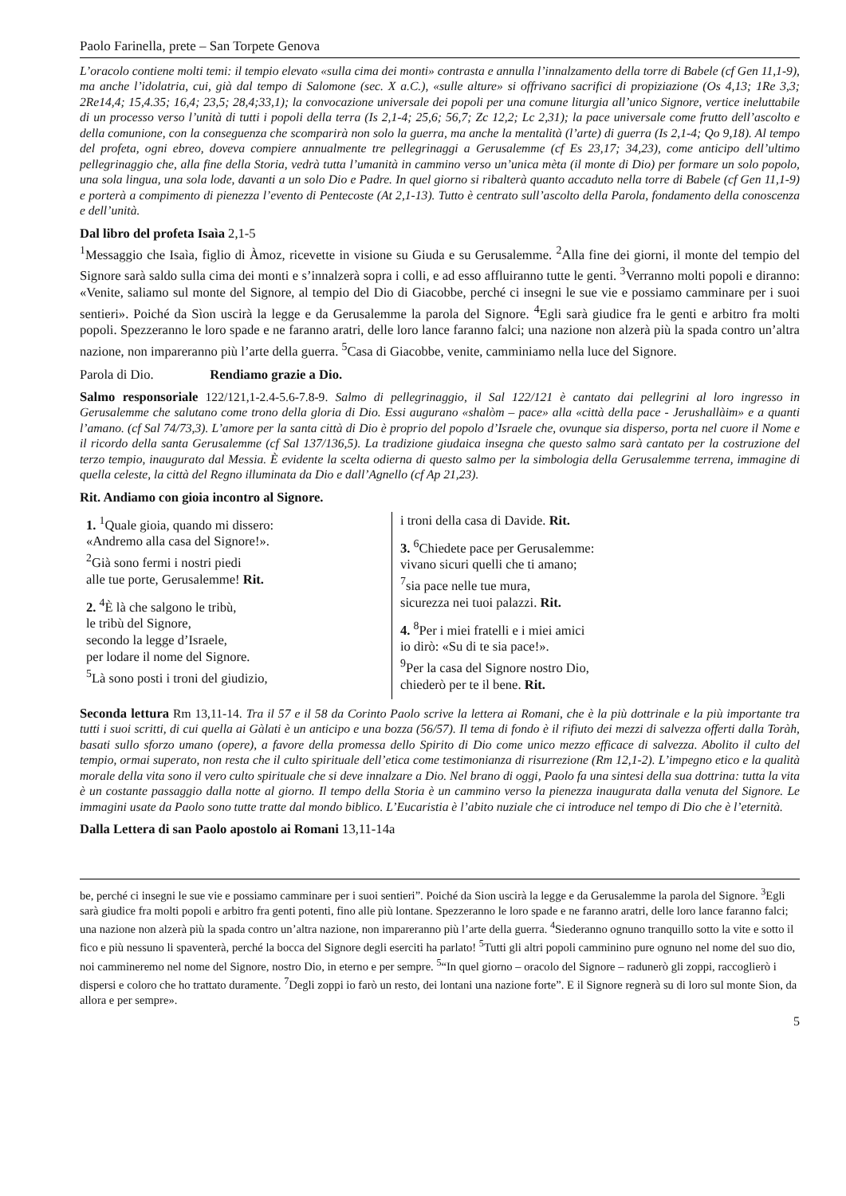Paolo Farinella, prete – San Torpete Genova
L’oracolo contiene molti temi: il tempio elevato «sulla cima dei monti» contrasta e annulla l’innalzamento della torre di Babele (cf Gen 11,1-9), ma anche l’idolatria, cui, già dal tempo di Salomone (sec. X a.C.), «sulle alture» si offrivano sacrifici di propiziazione (Os 4,13; 1Re 3,3; 2Re14,4; 15,4.35; 16,4; 23,5; 28,4;33,1); la convocazione universale dei popoli per una comune liturgia all’unico Signore, vertice ineluttabile di un processo verso l’unità di tutti i popoli della terra (Is 2,1-4; 25,6; 56,7; Zc 12,2; Lc 2,31); la pace universale come frutto dell’ascolto e della comunione, con la conseguenza che scomparirà non solo la guerra, ma anche la mentalità (l’arte) di guerra (Is 2,1-4; Qo 9,18). Al tempo del profeta, ogni ebreo, doveva compiere annualmente tre pellegrinaggi a Gerusalemme (cf Es 23,17; 34,23), come anticipo dell’ultimo pellegrinaggio che, alla fine della Storia, vedrà tutta l’umanità in cammino verso un’unica mèta (il monte di Dio) per formare un solo popolo, una sola lingua, una sola lode, davanti a un solo Dio e Padre. In quel giorno si ribalterà quanto accaduto nella torre di Babele (cf Gen 11,1-9) e porterà a compimento di pienezza l’evento di Pentecoste (At 2,1-13). Tutto è centrato sull’ascolto della Parola, fondamento della conoscenza e dell’unità.
Dal libro del profeta Isaìa 2,1-5
<sup>1</sup> Messaggio che Isaìa, figlio di Àmoz, ricevette in visione su Giuda e su Gerusalemme. <sup>2</sup>Alla fine dei giorni, il monte del tempio del Signore sarà saldo sulla cima dei monti e s’innalzerà sopra i colli, e ad esso affluiranno tutte le genti. <sup>3</sup>Verranno molti popoli e diranno: «Venite, saliamo sul monte del Signore, al tempio del Dio di Giacobbe, perché ci insegni le sue vie e possiamo camminare per i suoi sentieri». Poiché da Sìon uscirà la legge e da Gerusalemme la parola del Signore. <sup>4</sup>Egli sarà giudice fra le genti e arbitro fra molti popoli. Spezzeranno le loro spade e ne faranno aratri, delle loro lance faranno falci; una nazione non alzerà più la spada contro un’altra nazione, non impareranno più l’arte della guerra. <sup>5</sup>Casa di Giacobbe, venite, camminiamo nella luce del Signore.
Parola di Dio. Rendiamo grazie a Dio.
Salmo responsoriale 122/121,1-2.4-5.6-7.8-9. Salmo di pellegrinaggio, il Sal 122/121 è cantato dai pellegrini al loro ingresso in Gerusalemme che salutano come trono della gloria di Dio. Essi augurano «shalòm – pace» alla «città della pace - Jerushallàim» e a quanti l’amano. (cf Sal 74/73,3). L’amore per la santa città di Dio è proprio del popolo d’Israele che, ovunque sia disperso, porta nel cuore il Nome e il ricordo della santa Gerusalemme (cf Sal 137/136,5). La tradizione giudaica insegna che questo salmo sarà cantato per la costruzione del terzo tempio, inaugurato dal Messia. È evidente la scelta odierna di questo salmo per la simbologia della Gerusalemme terrena, immagine di quella celeste, la città del Regno illuminata da Dio e dall’Agnello (cf Ap 21,23).
Rit. Andiamo con gioia incontro al Signore.
1. <sup>1</sup>Quale gioia, quando mi dissero:
«Andremo alla casa del Signore!».
<sup>2</sup> Già sono fermi i nostri piedi
alle tue porte, Gerusalemme! Rit.
2. <sup>4</sup>È là che salgono le tribù,
le tribù del Signore,
secondo la legge d’Israele,
per lodare il nome del Signore.
<sup>5</sup> Là sono posti i troni del giudizio,
i troni della casa di Davide. Rit.
3. <sup>6</sup>Chiedete pace per Gerusalemme:
vivano sicuri quelli che ti amano;
<sup>7</sup> sia pace nelle tue mura,
sicurezza nei tuoi palazzi. Rit.
4. <sup>8</sup>Per i miei fratelli e i miei amici
io dirò: «Su di te sia pace!».
<sup>9</sup> Per la casa del Signore nostro Dio,
chiederò per te il bene. Rit.
Seconda lettura Rm 13,11-14. Tra il 57 e il 58 da Corinto Paolo scrive la lettera ai Romani, che è la più dottrinale e la più importante tra tutti i suoi scritti, di cui quella ai Gàlati è un anticipo e una bozza (56/57). Il tema di fondo è il rifiuto dei mezzi di salvezza offerti dalla Toràh, basati sullo sforzo umano (opere), a favore della promessa dello Spirito di Dio come unico mezzo efficace di salvezza. Abolito il culto del tempio, ormai superato, non resta che il culto spirituale dell’etica come testimonianza di risurrezione (Rm 12,1-2). L’impegno etico e la qualità morale della vita sono il vero culto spirituale che si deve innalzare a Dio. Nel brano di oggi, Paolo fa una sintesi della sua dottrina: tutta la vita è un costante passaggio dalla notte al giorno. Il tempo della Storia è un cammino verso la pienezza inaugurata dalla venuta del Signore. Le immagini usate da Paolo sono tutte tratte dal mondo biblico. L’Eucaristia è l’abito nuziale che ci introduce nel tempo di Dio che è l’eternità.
Dalla Lettera di san Paolo apostolo ai Romani 13,11-14a
be, perché ci insegni le sue vie e possiamo camminare per i suoi sentieri”. Poiché da Sion uscirà la legge e da Gerusalemme la parola del Signore. <sup>3</sup>Egli sarà giudice fra molti popoli e arbitro fra genti potenti, fino alle più lontane. Spezzeranno le loro spade e ne faranno aratri, delle loro lance faranno falci; una nazione non alzerà più la spada contro un’altra nazione, non impareranno più l’arte della guerra. <sup>4</sup>Siederanno ognuno tranquillo sotto la vite e sotto il fico e più nessuno li spaventerà, perché la bocca del Signore degli eserciti ha parlato! <sup>5</sup>Tutti gli altri popoli camminino pure ognuno nel nome del suo dio, noi cammineremo nel nome del Signore, nostro Dio, in eterno e per sempre. <sup>5</sup>“In quel giorno – oracolo del Signore – radunerò gli zoppi, raccoglierò i dispersi e coloro che ho trattato duramente. <sup>7</sup>Degli zoppi io farò un resto, dei lontani una nazione forte”. E il Signore regnerà su di loro sul monte Sion, da allora e per sempre».
5